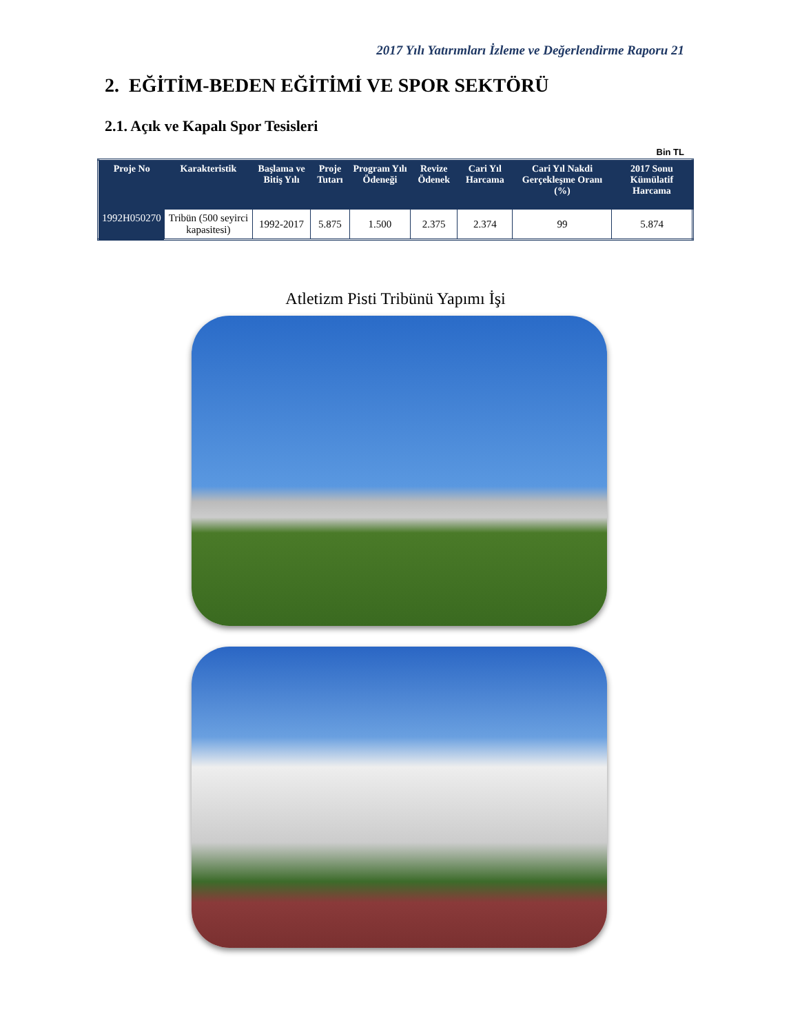2017 Yılı Yatırımları İzleme ve Değerlendirme Raporu 21
2. EĞİTİM-BEDEN EĞİTİMİ VE SPOR SEKTÖRÜ
2.1. Açık ve Kapalı Spor Tesisleri
Bin TL
| Proje No | Karakteristik | Başlama ve Bitiş Yılı | Proje Tutarı | Program Yılı Ödeneği | Revize Ödenek | Cari Yıl Harcama | Cari Yıl Nakdi Gerçekleşme Oranı (%) | 2017 Sonu Kümülatif Harcama |
| --- | --- | --- | --- | --- | --- | --- | --- | --- |
| 1992H050270 | Tribün (500 seyirci kapasitesi) | 1992-2017 | 5.875 | 1.500 | 2.375 | 2.374 | 99 | 5.874 |
Atletizm Pisti Tribünü Yapımı İşi